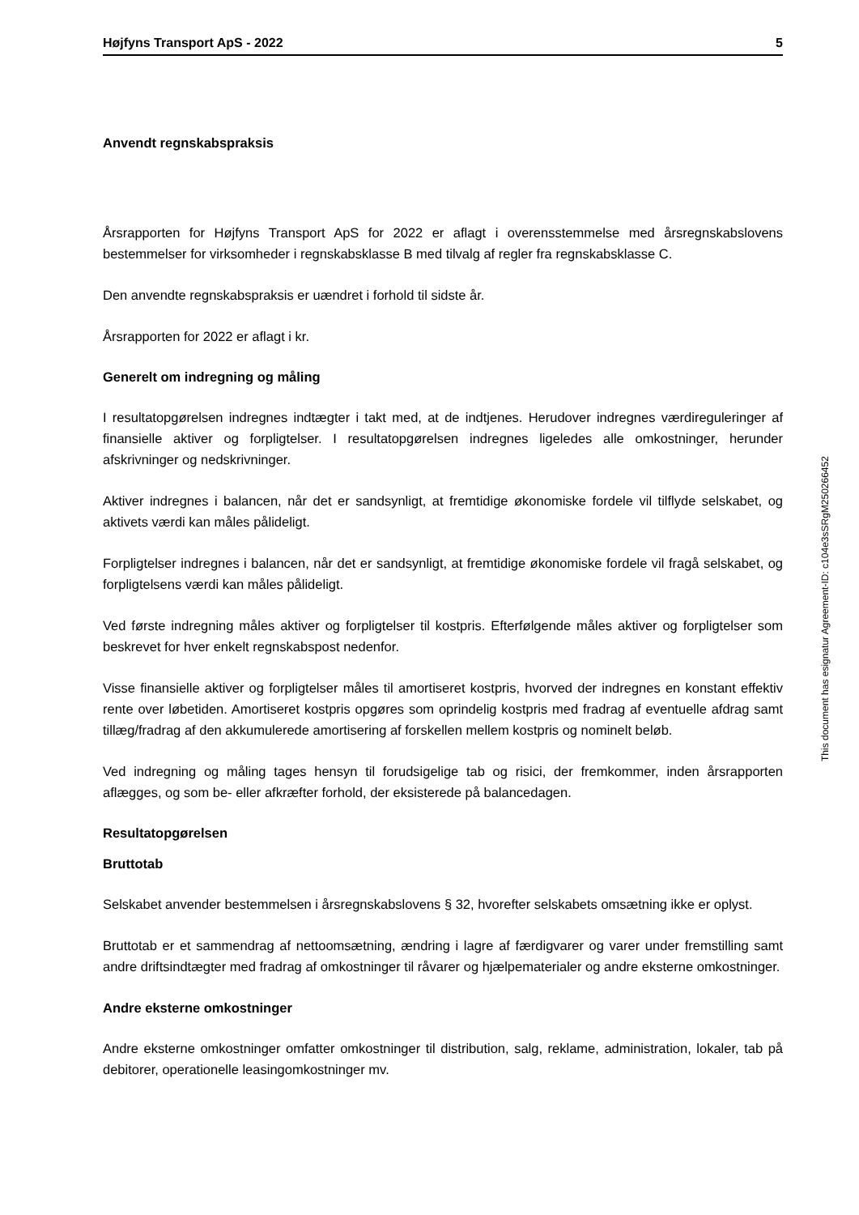Højfyns Transport ApS - 2022 5
Anvendt regnskabspraksis
Årsrapporten for Højfyns Transport ApS for 2022 er aflagt i overensstemmelse med årsregnskabslovens bestemmelser for virksomheder i regnskabsklasse B med tilvalg af regler fra regnskabsklasse C.
Den anvendte regnskabspraksis er uændret i forhold til sidste år.
Årsrapporten for 2022 er aflagt i kr.
Generelt om indregning og måling
I resultatopgørelsen indregnes indtægter i takt med, at de indtjenes. Herudover indregnes værdireguleringer af finansielle aktiver og forpligtelser. I resultatopgørelsen indregnes ligeledes alle omkostninger, herunder afskrivninger og nedskrivninger.
Aktiver indregnes i balancen, når det er sandsynligt, at fremtidige økonomiske fordele vil tilflyde selskabet, og aktivets værdi kan måles pålideligt.
Forpligtelser indregnes i balancen, når det er sandsynligt, at fremtidige økonomiske fordele vil fragå selskabet, og forpligtelsens værdi kan måles pålideligt.
Ved første indregning måles aktiver og forpligtelser til kostpris. Efterfølgende måles aktiver og forpligtelser som beskrevet for hver enkelt regnskabspost nedenfor.
Visse finansielle aktiver og forpligtelser måles til amortiseret kostpris, hvorved der indregnes en konstant effektiv rente over løbetiden. Amortiseret kostpris opgøres som oprindelig kostpris med fradrag af eventuelle afdrag samt tillæg/fradrag af den akkumulerede amortisering af forskellen mellem kostpris og nominelt beløb.
Ved indregning og måling tages hensyn til forudsigelige tab og risici, der fremkommer, inden årsrapporten aflægges, og som be- eller afkræfter forhold, der eksisterede på balancedagen.
Resultatopgørelsen
Bruttotab
Selskabet anvender bestemmelsen i årsregnskabslovens § 32, hvorefter selskabets omsætning ikke er oplyst.
Bruttotab er et sammendrag af nettoomsætning, ændring i lagre af færdigvarer og varer under fremstilling samt andre driftsindtægter med fradrag af omkostninger til råvarer og hjælpematerialer og andre eksterne omkostninger.
Andre eksterne omkostninger
Andre eksterne omkostninger omfatter omkostninger til distribution, salg, reklame, administration, lokaler, tab på debitorer, operationelle leasingomkostninger mv.
This document has esignatur Agreement-ID: c104e3sSRgM250266452